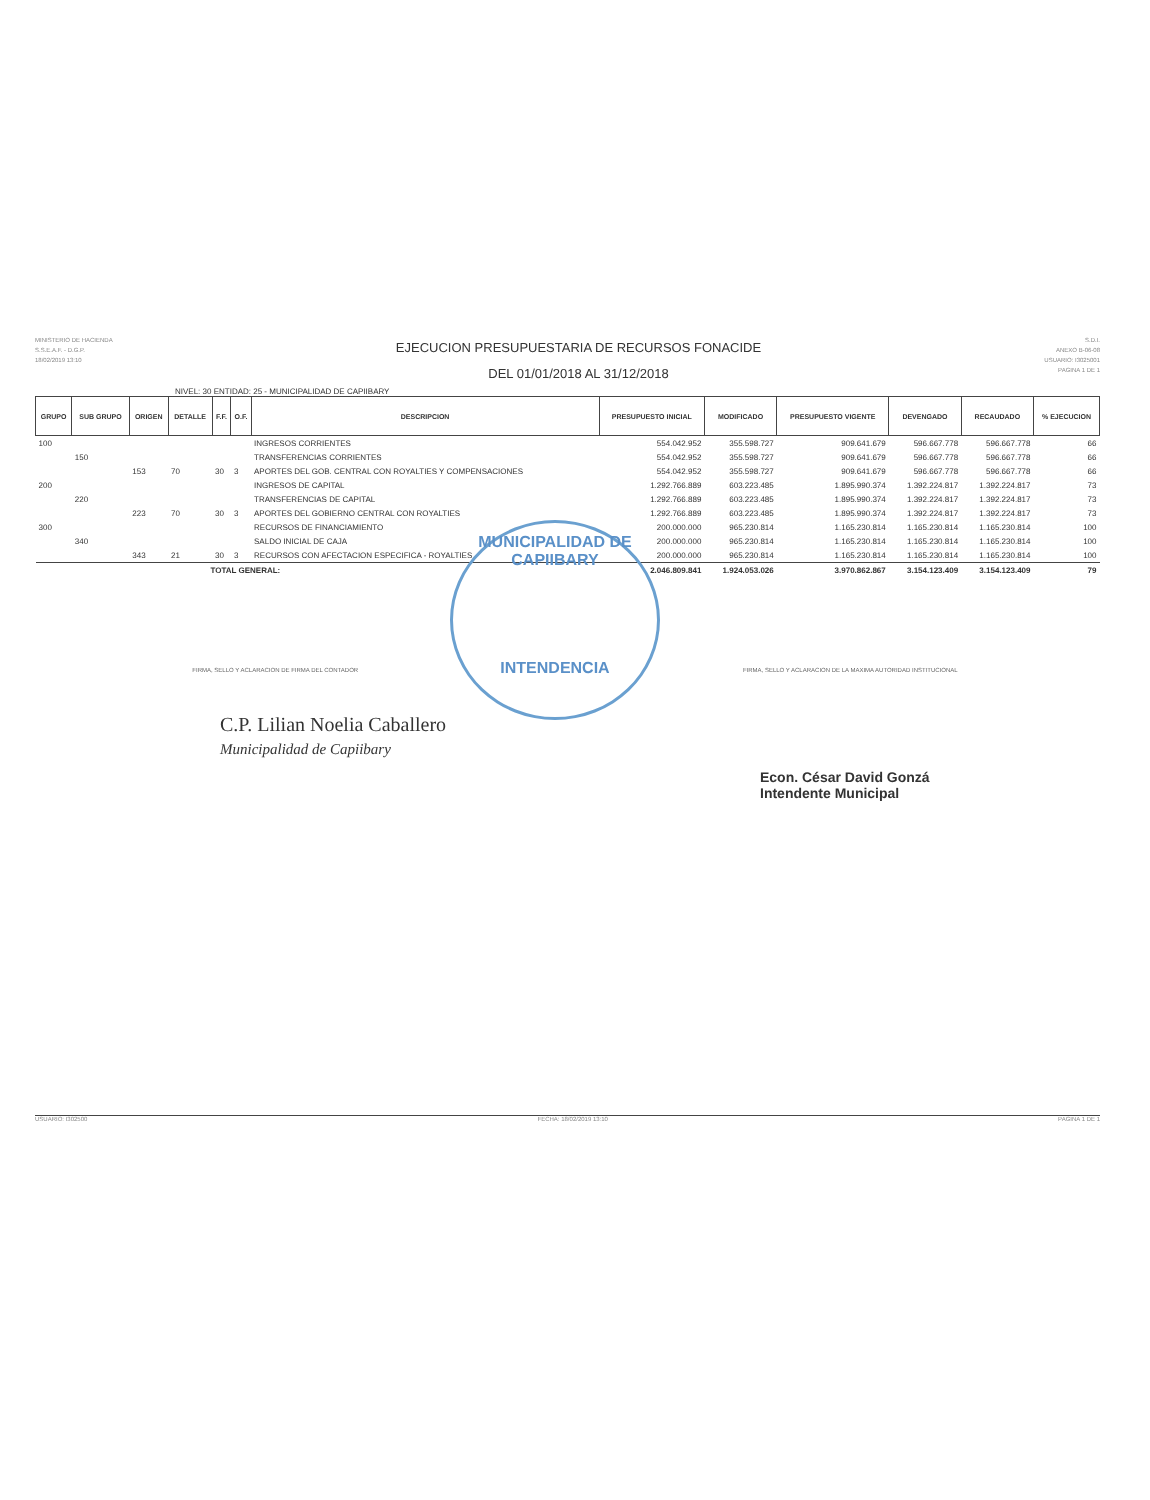MINISTERIO DE HACIENDA
S.S.E.A.F. - D.G.P.
18/02/2019 13:10
EJECUCION PRESUPUESTARIA DE RECURSOS FONACIDE
DEL 01/01/2018 AL 31/12/2018
S.D.I.
ANEXO B-06-08
USUARIO: I3025001
PAGINA 1 DE 1
NIVEL: 30 ENTIDAD: 25 - MUNICIPALIDAD DE CAPIIBARY
| GRUPO | SUB GRUPO | ORIGEN | DETALLE | F.F. | O.F. | DESCRIPCION | PRESUPUESTO INICIAL | MODIFICADO | PRESUPUESTO VIGENTE | DEVENGADO | RECAUDADO | % EJECUCION |
| --- | --- | --- | --- | --- | --- | --- | --- | --- | --- | --- | --- | --- |
| 100 | | | | | | INGRESOS CORRIENTES | 554.042.952 | 355.598.727 | 909.641.679 | 596.667.778 | 596.667.778 | 66 |
| | 150 | | | | | TRANSFERENCIAS CORRIENTES | 554.042.952 | 355.598.727 | 909.641.679 | 596.667.778 | 596.667.778 | 66 |
| | | 153 | 70 | 30 | 3 | APORTES DEL GOB. CENTRAL CON ROYALTIES Y COMPENSACIONES | 554.042.952 | 355.598.727 | 909.641.679 | 596.667.778 | 596.667.778 | 66 |
| 200 | | | | | | INGRESOS DE CAPITAL | 1.292.766.889 | 603.223.485 | 1.895.990.374 | 1.392.224.817 | 1.392.224.817 | 73 |
| | 220 | | | | | TRANSFERENCIAS DE CAPITAL | 1.292.766.889 | 603.223.485 | 1.895.990.374 | 1.392.224.817 | 1.392.224.817 | 73 |
| | | 223 | 70 | 30 | 3 | APORTES DEL GOBIERNO CENTRAL CON ROYALTIES | 1.292.766.889 | 603.223.485 | 1.895.990.374 | 1.392.224.817 | 1.392.224.817 | 73 |
| 300 | | | | | | RECURSOS DE FINANCIAMIENTO | 200.000.000 | 965.230.814 | 1.165.230.814 | 1.165.230.814 | 1.165.230.814 | 100 |
| | 340 | | | | | SALDO INICIAL DE CAJA | 200.000.000 | 965.230.814 | 1.165.230.814 | 1.165.230.814 | 1.165.230.814 | 100 |
| | | 343 | 21 | 30 | 3 | RECURSOS CON AFECTACION ESPECIFICA - ROYALTIES | 200.000.000 | 965.230.814 | 1.165.230.814 | 1.165.230.814 | 1.165.230.814 | 100 |
| TOTAL GENERAL: | | | | | | | 2.046.809.841 | 1.924.053.026 | 3.970.862.867 | 3.154.123.409 | 3.154.123.409 | 79 |
FIRMA, SELLO Y ACLARACION DE FIRMA DEL CONTADOR FIRMA, SELLO Y ACLARACION DE LA MAXIMA AUTORIDAD INSTITUCIONAL
MUNICIPALIDAD DE CAPIIBARY
INTENDENCIA
C.P. Lilian Noelia Caballero
Municipalidad de Capiibary
Econ. César David Gonzá
Intendente Municipal
USUARIO: I302500 FECHA: 18/02/2019 13:10 PAGINA 1 DE 1